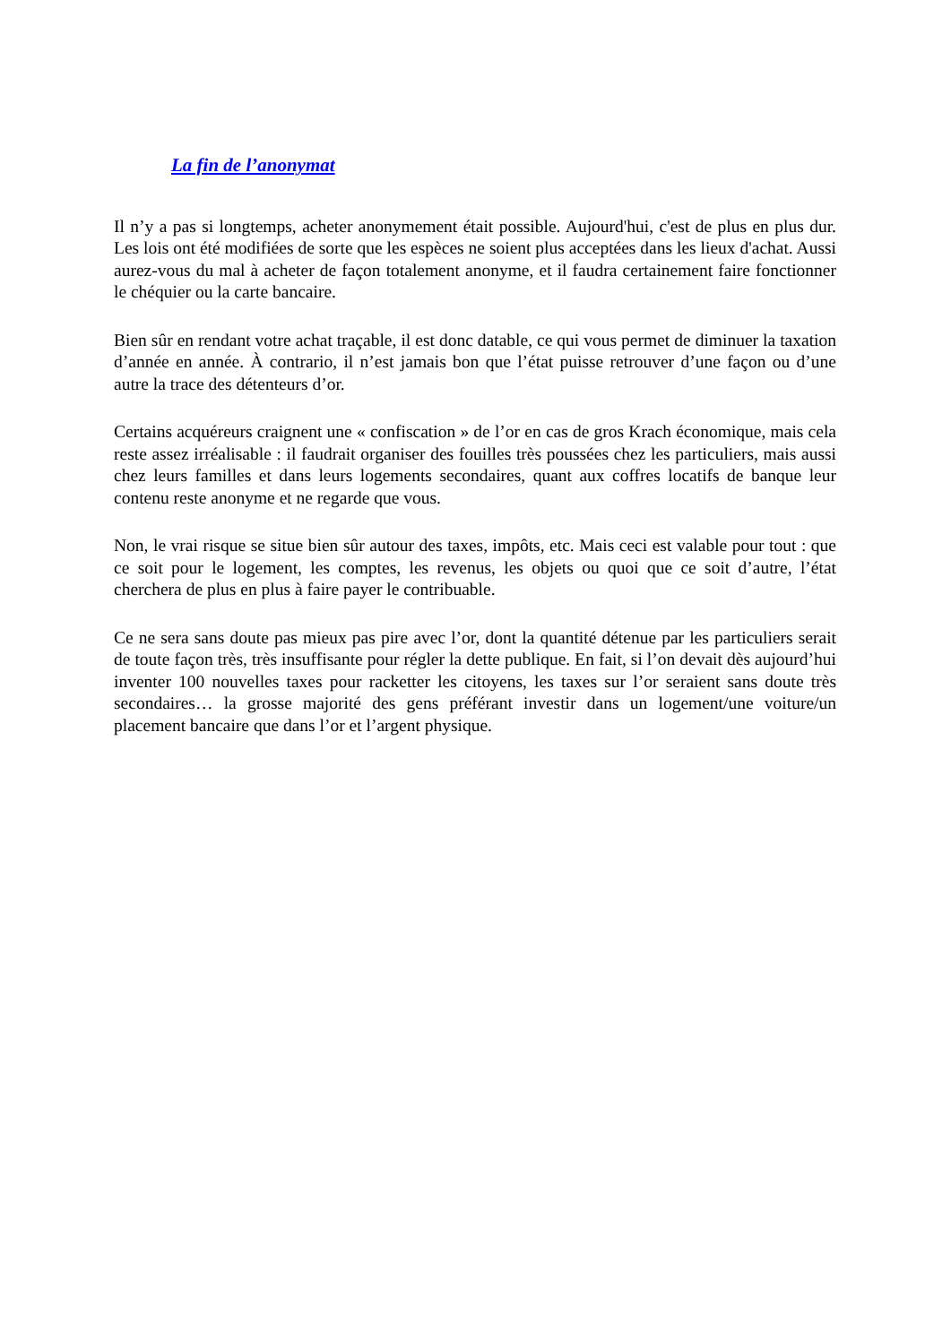La fin de l’anonymat
Il n’y a pas si longtemps, acheter anonymement était possible. Aujourd'hui, c'est de plus en plus dur. Les lois ont été modifiées de sorte que les espèces ne soient plus acceptées dans les lieux d'achat. Aussi aurez-vous du mal à acheter de façon totalement anonyme, et il faudra certainement faire fonctionner le chéquier ou la carte bancaire.
Bien sûr en rendant votre achat traçable, il est donc datable, ce qui vous permet de diminuer la taxation d’année en année. À contrario, il n’est jamais bon que l’état puisse retrouver d’une façon ou d’une autre la trace des détenteurs d’or.
Certains acquéreurs craignent une « confiscation » de l’or en cas de gros Krach économique, mais cela reste assez irréalisable : il faudrait organiser des fouilles très poussées chez les particuliers, mais aussi chez leurs familles et dans leurs logements secondaires, quant aux coffres locatifs de banque leur contenu reste anonyme et ne regarde que vous.
Non, le vrai risque se situe bien sûr autour des taxes, impôts, etc. Mais ceci est valable pour tout : que ce soit pour le logement, les comptes, les revenus, les objets ou quoi que ce soit d’autre, l’état cherchera de plus en plus à faire payer le contribuable.
Ce ne sera sans doute pas mieux pas pire avec l’or, dont la quantité détenue par les particuliers serait de toute façon très, très insuffisante pour régler la dette publique. En fait, si l’on devait dès aujourd’hui inventer 100 nouvelles taxes pour racketter les citoyens, les taxes sur l’or seraient sans doute très secondaires… la grosse majorité des gens préférant investir dans un logement/une voiture/un placement bancaire que dans l’or et l’argent physique.